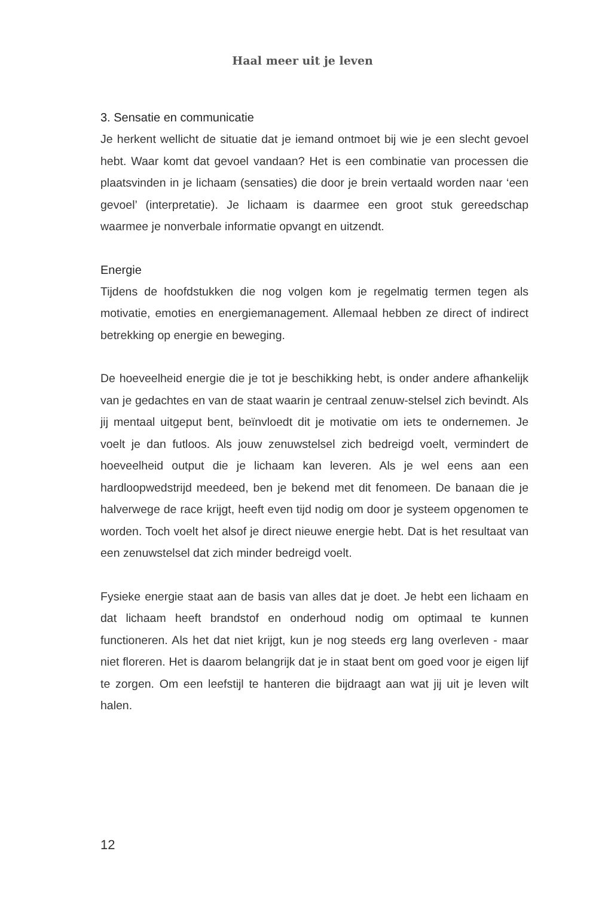Haal meer uit je leven
3. Sensatie en communicatie
Je herkent wellicht de situatie dat je iemand ontmoet bij wie je een slecht gevoel hebt. Waar komt dat gevoel vandaan? Het is een combinatie van processen die plaatsvinden in je lichaam (sensaties) die door je brein vertaald worden naar ‘een gevoel’ (interpretatie). Je lichaam is daarmee een groot stuk gereedschap waarmee je nonverbale informatie opvangt en uitzendt.
Energie
Tijdens de hoofdstukken die nog volgen kom je regelmatig termen tegen als motivatie, emoties en energiemanagement. Allemaal hebben ze direct of indirect betrekking op energie en beweging.
De hoeveelheid energie die je tot je beschikking hebt, is onder andere afhankelijk van je gedachtes en van de staat waarin je centraal zenuw-stelsel zich bevindt. Als jij mentaal uitgeput bent, beïnvloedt dit je motivatie om iets te ondernemen. Je voelt je dan futloos. Als jouw zenuwstelsel zich bedreigd voelt, vermindert de hoeveelheid output die je lichaam kan leveren. Als je wel eens aan een hardloopwedstrijd meedeed, ben je bekend met dit fenomeen. De banaan die je halverwege de race krijgt, heeft even tijd nodig om door je systeem opgenomen te worden. Toch voelt het alsof je direct nieuwe energie hebt. Dat is het resultaat van een zenuwstelsel dat zich minder bedreigd voelt.
Fysieke energie staat aan de basis van alles dat je doet. Je hebt een lichaam en dat lichaam heeft brandstof en onderhoud nodig om optimaal te kunnen functioneren. Als het dat niet krijgt, kun je nog steeds erg lang overleven - maar niet floreren. Het is daarom belangrijk dat je in staat bent om goed voor je eigen lijf te zorgen. Om een leefstijl te hanteren die bijdraagt aan wat jij uit je leven wilt halen.
12